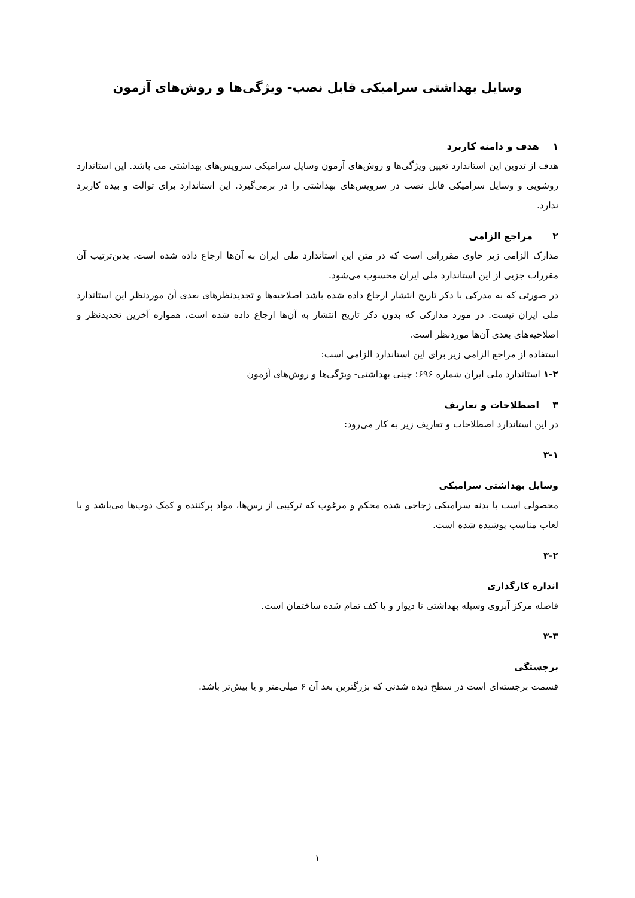وسایل بهداشتی سرامیکی قابل نصب- ویژگی‌ها و روش‌های آزمون
۱ هدف و دامنه کاربرد
هدف از تدوین این استاندارد تعیین ویژگی‌ها و روش‌های آزمون وسایل سرامیکی سرویس‌های بهداشتی می باشد. این استاندارد روشویی و وسایل سرامیکی قابل نصب در سرویس‌های بهداشتی را در برمی‌گیرد. این استاندارد برای توالت و بیده کاربرد ندارد.
۲ مراجع الزامی
مدارک الزامی زیر حاوی مقرراتی است که در متن این استاندارد ملی ایران به آن‌ها ارجاع داده شده است. بدین‌ترتیب آن مقررات جزیی از این استاندارد ملی ایران محسوب می‌شود.
در صورتی که به مدرکی با ذکر تاریخ انتشار ارجاع داده شده باشد اصلاحیه‌ها و تجدیدنظرهای بعدی آن موردنظر این استاندارد ملی ایران نیست. در مورد مدارکی که بدون ذکر تاریخ انتشار به آن‌ها ارجاع داده شده است، همواره آخرین تجدیدنظر و اصلاحیه‌های بعدی آن‌ها موردنظر است.
استفاده از مراجع الزامی زیر برای این استاندارد الزامی است:
۱-۲ استاندارد ملی ایران شماره ۶۹۶: چینی بهداشتی- ویژگی‌ها و روش‌های آزمون
۳ اصطلاحات و تعاریف
در این استاندارد اصطلاحات و تعاریف زیر به کار می‌رود:
۳-۱
وسایل بهداشتی سرامیکی
محصولی است با بدنه سرامیکی زجاجی شده محکم و مرغوب که ترکیبی از رس‌ها، مواد پرکننده و کمک ذوب‌ها می‌باشد و با لعاب مناسب پوشیده شده است.
۳-۲
اندازه کارگذاری
فاصله مرکز آبروی وسیله بهداشتی تا دیوار و یا کف تمام شده ساختمان است.
۳-۳
برجستگی
قسمت برجسته‌ای است در سطح دیده شدنی که بزرگترین بعد آن ۶ میلی‌متر و یا بیش‌تر باشد.
۱